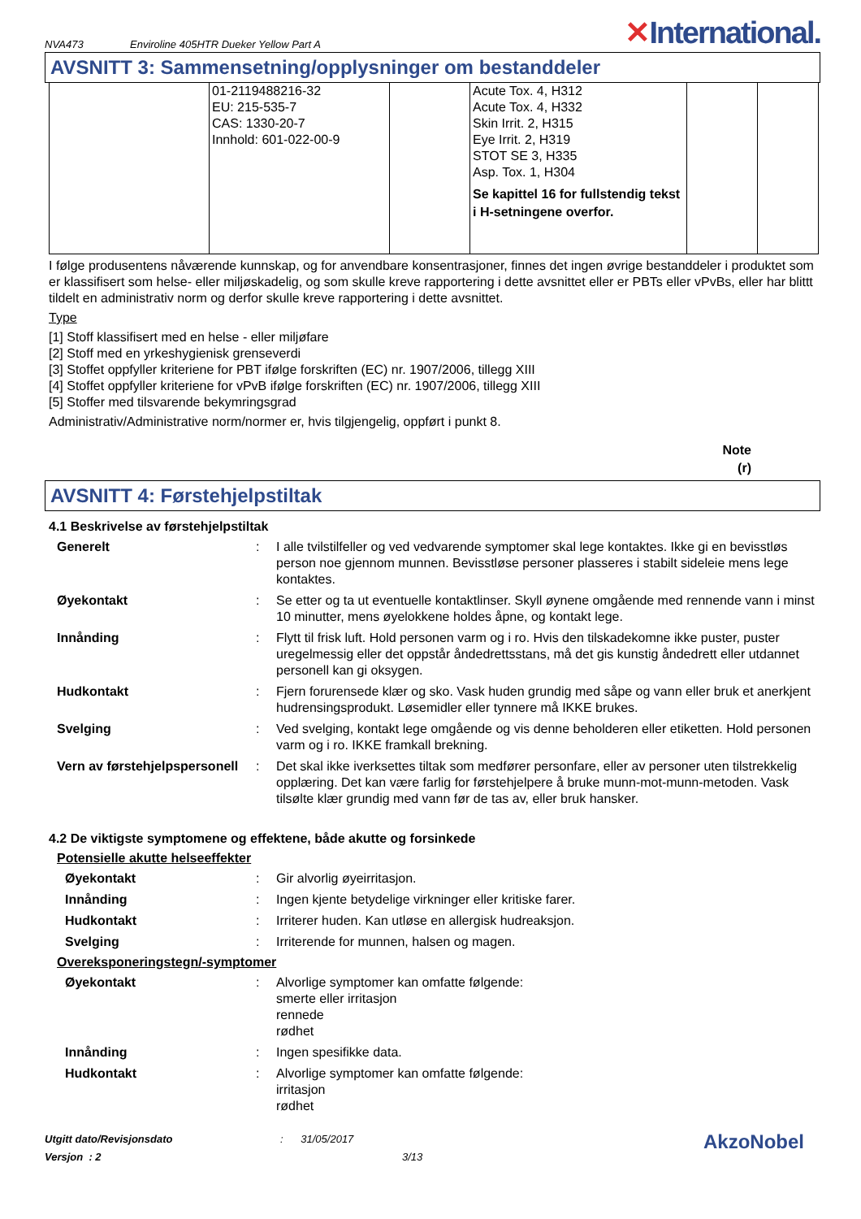NVA473 Enviroline 405HTR Dueker Yellow Part A ✕International.
AVSNITT 3: Sammensetning/opplysninger om bestanddeler
| | 01-2119488216-32 EU: 215-535-7 CAS: 1330-20-7 Innhold: 601-022-00-9 | | Acute Tox. 4, H312 Acute Tox. 4, H332 Skin Irrit. 2, H315 Eye Irrit. 2, H319 STOT SE 3, H335 Asp. Tox. 1, H304 Se kapittel 16 for fullstendig tekst i H-setningene overfor. | | |
I følge produsentens nåværende kunnskap, og for anvendbare konsentrasjoner, finnes det ingen øvrige bestanddeler i produktet som er klassifisert som helse- eller miljøskadelig, og som skulle kreve rapportering i dette avsnittet eller er PBTs eller vPvBs, eller har blittt tildelt en administrativ norm og derfor skulle kreve rapportering i dette avsnittet.
Type
[1] Stoff klassifisert med en helse - eller miljøfare
[2] Stoff med en yrkeshygienisk grenseverdi
[3] Stoffet oppfyller kriteriene for PBT ifølge forskriften (EC) nr. 1907/2006, tillegg XIII
[4] Stoffet oppfyller kriteriene for vPvB ifølge forskriften (EC) nr. 1907/2006, tillegg XIII
[5] Stoffer med tilsvarende bekymringsgrad
Administrativ/Administrative norm/normer er, hvis tilgjengelig, oppført i punkt 8.
Note
(r)
AVSNITT 4: Førstehjelpstiltak
4.1 Beskrivelse av førstehjelpstiltak
Generelt: I alle tvilstilfeller og ved vedvarende symptomer skal lege kontaktes. Ikke gi en bevisstløs person noe gjennom munnen. Bevisstløse personer plasseres i stabilt sideleie mens lege kontaktes.
Øyekontakt: Se etter og ta ut eventuelle kontaktlinser. Skyll øynene omgående med rennende vann i minst 10 minutter, mens øyelokkene holdes åpne, og kontakt lege.
Innånding: Flytt til frisk luft. Hold personen varm og i ro. Hvis den tilskadekomne ikke puster, puster uregelmessig eller det oppstår åndedrettsstans, må det gis kunstig åndedrett eller utdannet personell kan gi oksygen.
Hudkontakt: Fjern forurensede klær og sko. Vask huden grundig med såpe og vann eller bruk et anerkjent hudrensingsprodukt. Løsemidler eller tynnere må IKKE brukes.
Svelging: Ved svelging, kontakt lege omgående og vis denne beholderen eller etiketten. Hold personen varm og i ro. IKKE framkall brekning.
Vern av førstehjelpspersonell: Det skal ikke iverksettes tiltak som medfører personfare, eller av personer uten tilstrekkelig opplæring. Det kan være farlig for førstehjelpere å bruke munn-mot-munn-metoden. Vask tilsølte klær grundig med vann før de tas av, eller bruk hansker.
4.2 De viktigste symptomene og effektene, både akutte og forsinkede
Potensielle akutte helseeffekter
Øyekontakt: Gir alvorlig øyeirritasjon.
Innånding: Ingen kjente betydelige virkninger eller kritiske farer.
Hudkontakt: Irriterer huden. Kan utløse en allergisk hudreaksjon.
Svelging: Irriterende for munnen, halsen og magen.
Overeksponeringstegn/-symptomer
Øyekontakt: Alvorlige symptomer kan omfatte følgende:
smerte eller irritasjon
rennede
rødhet
Innånding: Ingen spesifikke data.
Hudkontakt: Alvorlige symptomer kan omfatte følgende:
irritasjon
rødhet
Utgitt dato/Revisjonsdato
Versjon : 2
: 31/05/2017
3/13
AkzoNobel